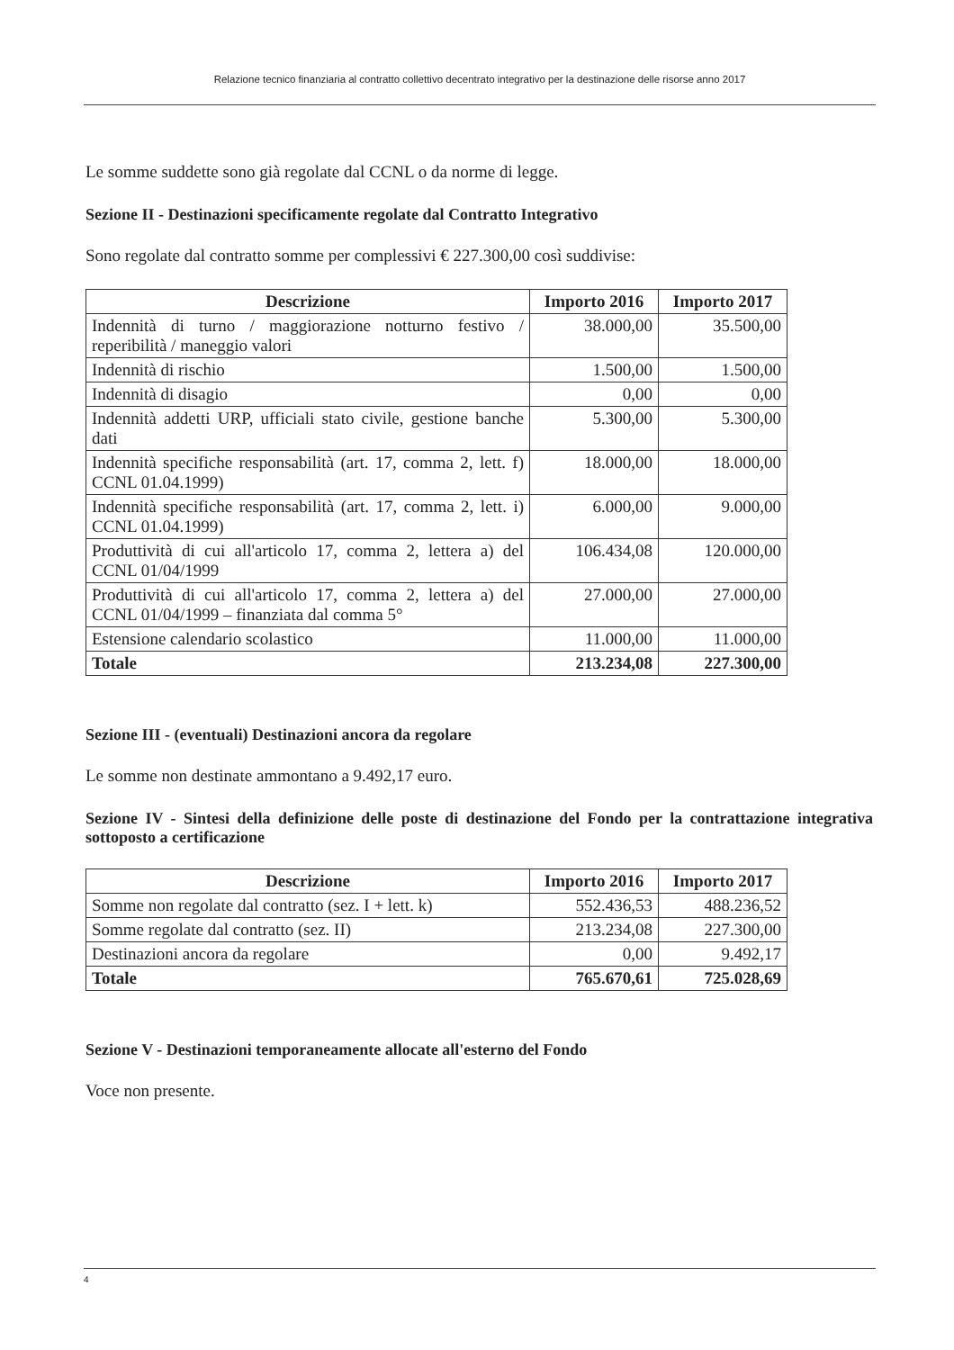Relazione tecnico finanziaria al contratto collettivo decentrato integrativo per la destinazione delle risorse anno 2017
Le somme suddette sono già regolate dal CCNL o da norme di legge.
Sezione II - Destinazioni specificamente regolate dal Contratto Integrativo
Sono regolate dal contratto somme per complessivi € 227.300,00 così suddivise:
| Descrizione | Importo 2016 | Importo 2017 |
| --- | --- | --- |
| Indennità di turno / maggiorazione notturno festivo / reperibilità / maneggio valori | 38.000,00 | 35.500,00 |
| Indennità di rischio | 1.500,00 | 1.500,00 |
| Indennità di disagio | 0,00 | 0,00 |
| Indennità addetti URP, ufficiali stato civile, gestione banche dati | 5.300,00 | 5.300,00 |
| Indennità specifiche responsabilità (art. 17, comma 2, lett. f) CCNL 01.04.1999) | 18.000,00 | 18.000,00 |
| Indennità specifiche responsabilità (art. 17, comma 2, lett. i) CCNL 01.04.1999) | 6.000,00 | 9.000,00 |
| Produttività di cui all'articolo 17, comma 2, lettera a) del CCNL 01/04/1999 | 106.434,08 | 120.000,00 |
| Produttività di cui all'articolo 17, comma 2, lettera a) del CCNL 01/04/1999 – finanziata dal comma 5° | 27.000,00 | 27.000,00 |
| Estensione calendario scolastico | 11.000,00 | 11.000,00 |
| Totale | 213.234,08 | 227.300,00 |
Sezione III - (eventuali) Destinazioni ancora da regolare
Le somme non destinate ammontano a 9.492,17 euro.
Sezione IV - Sintesi della definizione delle poste di destinazione del Fondo per la contrattazione integrativa sottoposto a certificazione
| Descrizione | Importo 2016 | Importo 2017 |
| --- | --- | --- |
| Somme non regolate dal contratto (sez. I + lett. k) | 552.436,53 | 488.236,52 |
| Somme regolate dal contratto (sez. II) | 213.234,08 | 227.300,00 |
| Destinazioni ancora da regolare | 0,00 | 9.492,17 |
| Totale | 765.670,61 | 725.028,69 |
Sezione V - Destinazioni temporaneamente allocate all'esterno del Fondo
Voce non presente.
4